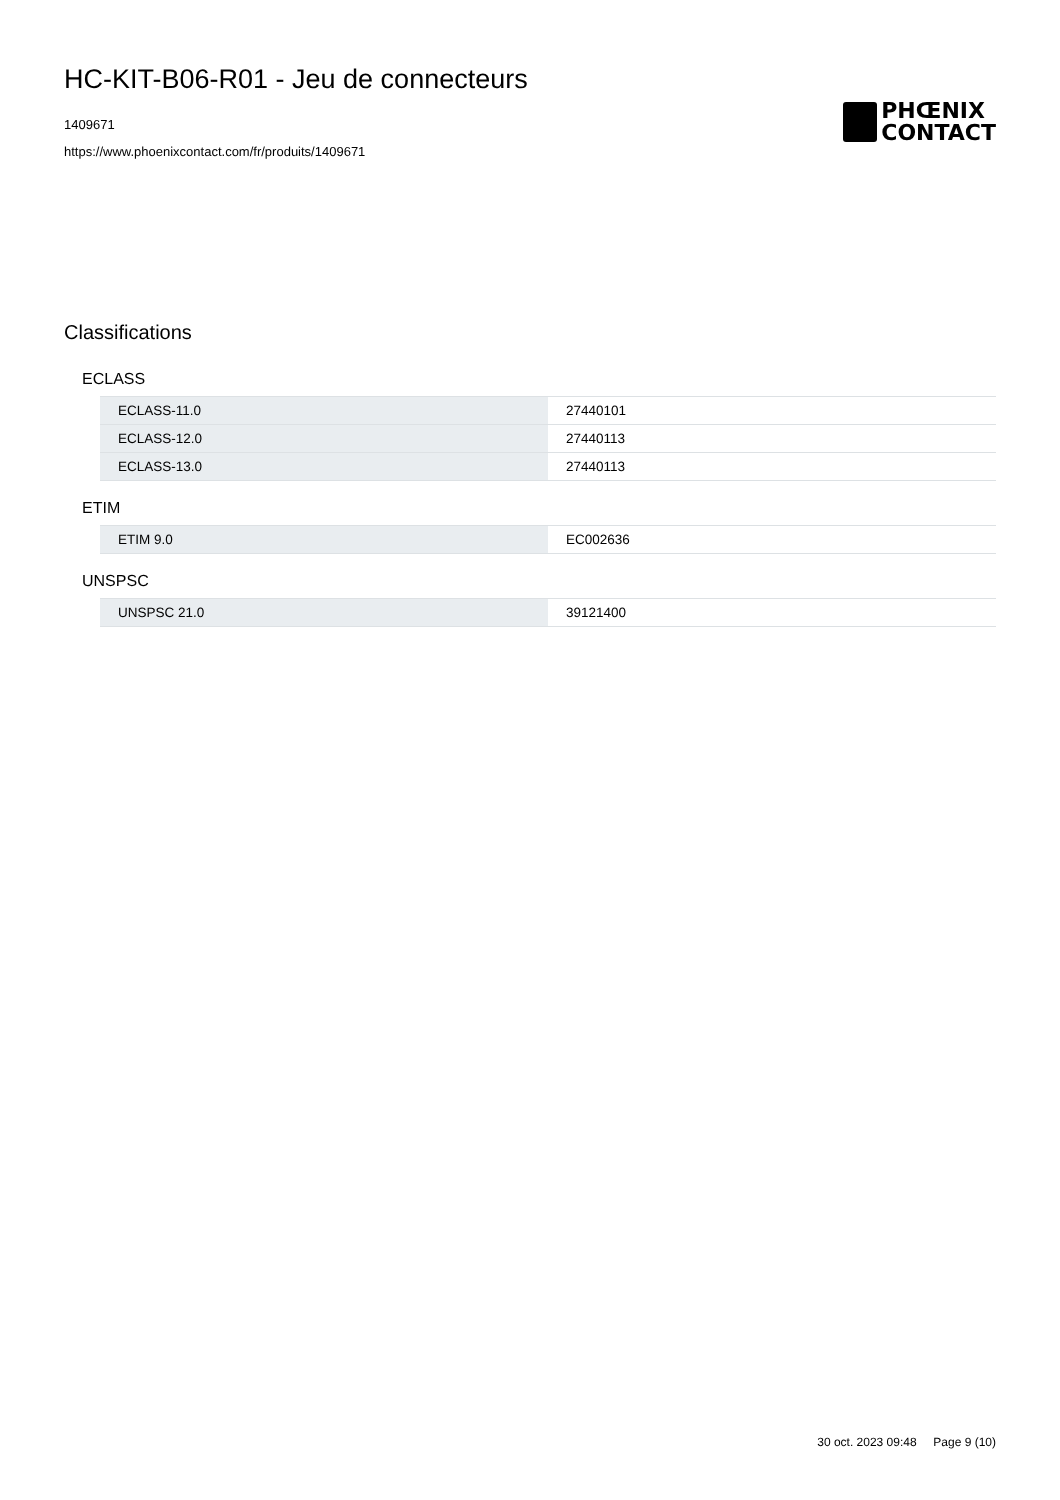HC-KIT-B06-R01 - Jeu de connecteurs
1409671
https://www.phoenixcontact.com/fr/produits/1409671
PHŒNIX
CONTACT
Classifications
ECLASS
| ECLASS-11.0 | 27440101 |
| ECLASS-12.0 | 27440113 |
| ECLASS-13.0 | 27440113 |
ETIM
| ETIM 9.0 | EC002636 |
UNSPSC
| UNSPSC 21.0 | 39121400 |
30 oct. 2023 09:48 Page 9 (10)